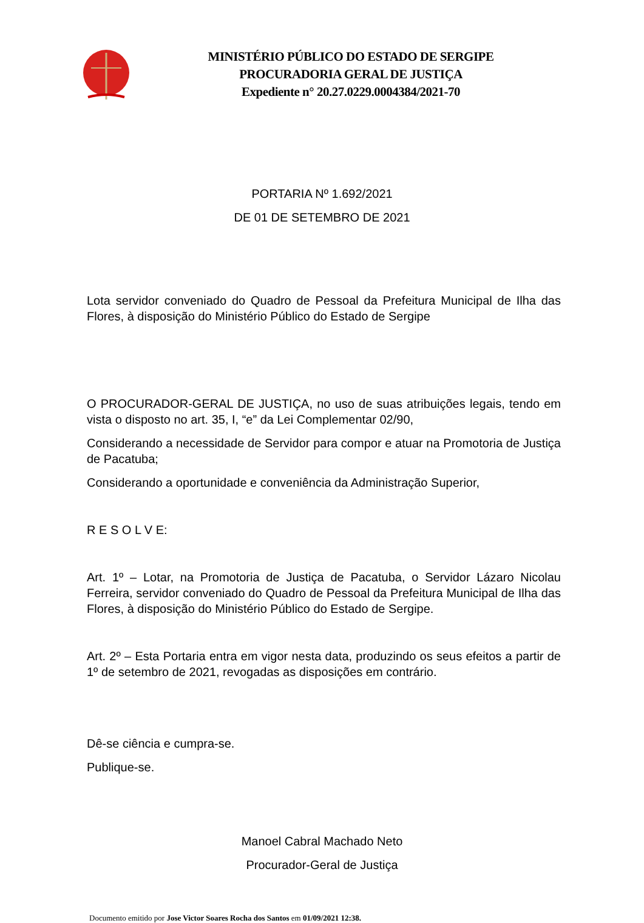MINISTÉRIO PÚBLICO DO ESTADO DE SERGIPE
PROCURADORIA GERAL DE JUSTIÇA
Expediente n° 20.27.0229.0004384/2021-70
PORTARIA Nº 1.692/2021
DE 01 DE SETEMBRO DE 2021
Lota servidor conveniado do Quadro de Pessoal da Prefeitura Municipal de Ilha das Flores, à disposição do Ministério Público do Estado de Sergipe
O PROCURADOR-GERAL DE JUSTIÇA, no uso de suas atribuições legais, tendo em vista o disposto no art. 35, I, “e” da Lei Complementar 02/90,
Considerando a necessidade de Servidor para compor e atuar na Promotoria de Justiça de Pacatuba;
Considerando a oportunidade e conveniência da Administração Superior,
R E S O L V E:
Art. 1º – Lotar, na Promotoria de Justiça de Pacatuba, o Servidor Lázaro Nicolau Ferreira, servidor conveniado do Quadro de Pessoal da Prefeitura Municipal de Ilha das Flores, à disposição do Ministério Público do Estado de Sergipe.
Art. 2º – Esta Portaria entra em vigor nesta data, produzindo os seus efeitos a partir de 1º de setembro de 2021, revogadas as disposições em contrário.
Dê-se ciência e cumpra-se.
Publique-se.
Manoel Cabral Machado Neto
Procurador-Geral de Justiça
Documento emitido por Jose Victor Soares Rocha dos Santos em 01/09/2021 12:38.